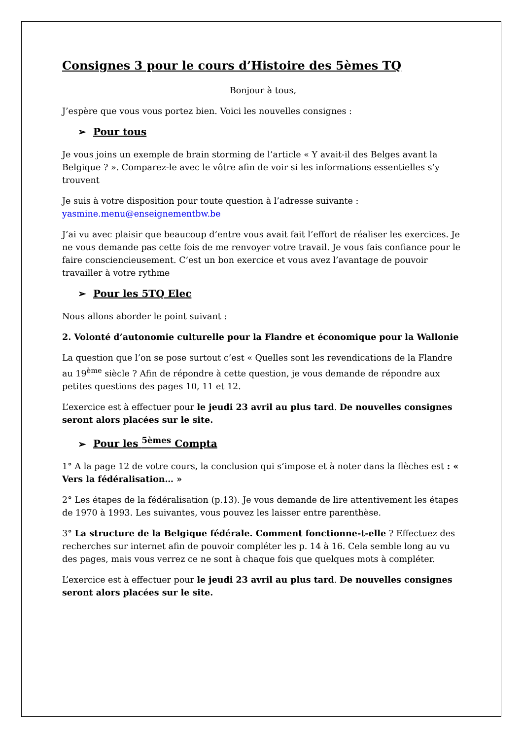Consignes 3 pour le cours d’Histoire des 5èmes TQ
Bonjour à tous,
J’espère que vous vous portez bien. Voici les nouvelles consignes :
➢ Pour tous
Je vous joins un exemple de brain storming de l’article « Y avait-il des Belges avant la Belgique ? ». Comparez-le avec le vôtre afin de voir si les informations essentielles s’y trouvent
Je suis à votre disposition pour toute question à l’adresse suivante : yasmine.menu@enseignementbw.be
J’ai vu avec plaisir que beaucoup d’entre vous avait fait l’effort de réaliser les exercices. Je ne vous demande pas cette fois de me renvoyer votre travail. Je vous fais confiance pour le faire consciencieusement. C’est un bon exercice et vous avez l’avantage de pouvoir travailler à votre rythme
➢ Pour les 5TQ Elec
Nous allons aborder le point suivant :
2. Volonté d’autonomie culturelle pour la Flandre et économique pour la Wallonie
La question que l’on se pose surtout c’est « Quelles sont les revendications de la Flandre au 19<sup>ème</sup> siècle ? Afin de répondre à cette question, je vous demande de répondre aux petites questions des pages 10, 11 et 12.
L’exercice est à effectuer pour le jeudi 23 avril au plus tard. De nouvelles consignes seront alors placées sur le site.
➢ Pour les <sup>5èmes</sup> Compta
1° A la page 12 de votre cours, la conclusion qui s’impose et à noter dans la flèches est : « Vers la fédéralisation… »
2° Les étapes de la fédéralisation (p.13). Je vous demande de lire attentivement les étapes de 1970 à 1993. Les suivantes, vous pouvez les laisser entre parenthèse.
3° La structure de la Belgique fédérale. Comment fonctionne-t-elle ? Effectuez des recherches sur internet afin de pouvoir compléter les p. 14 à 16. Cela semble long au vu des pages, mais vous verrez ce ne sont à chaque fois que quelques mots à compléter.
L’exercice est à effectuer pour le jeudi 23 avril au plus tard. De nouvelles consignes seront alors placées sur le site.